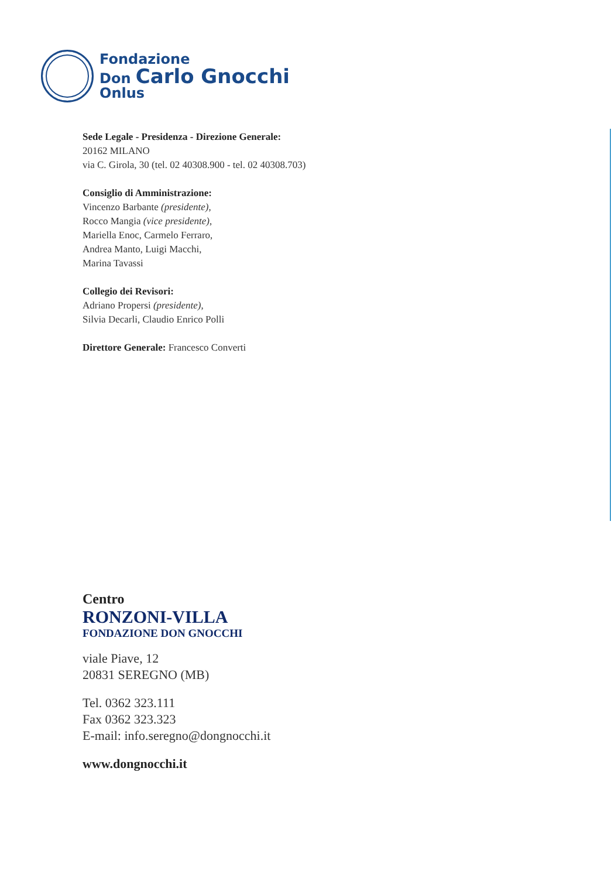Fondazione
Don Carlo Gnocchi
Onlus
Sede Legale - Presidenza - Direzione Generale:
20162 MILANO
via C. Girola, 30 (tel. 02 40308.900 - tel. 02 40308.703)
Consiglio di Amministrazione:
Vincenzo Barbante (presidente),
Rocco Mangia (vice presidente),
Mariella Enoc, Carmelo Ferraro,
Andrea Manto, Luigi Macchi,
Marina Tavassi
Collegio dei Revisori:
Adriano Propersi (presidente),
Silvia Decarli, Claudio Enrico Polli
Direttore Generale: Francesco Converti
Centro
RONZONI-VILLA
FONDAZIONE DON GNOCCHI
viale Piave, 12
20831 SEREGNO (MB)
Tel. 0362 323.111
Fax 0362 323.323
E-mail: info.seregno@dongnocchi.it
www.dongnocchi.it